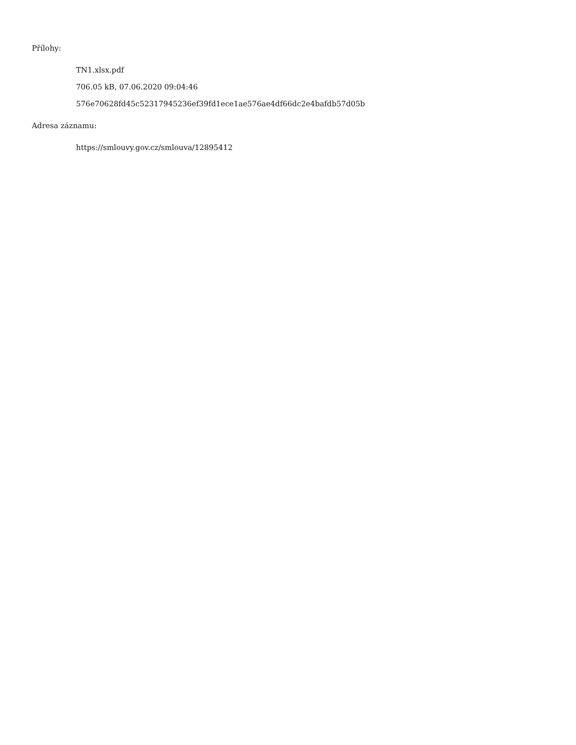Přílohy:
TN1.xlsx.pdf
706.05 kB, 07.06.2020 09:04:46
576e70628fd45c52317945236ef39fd1ece1ae576ae4df66dc2e4bafdb57d05b
Adresa záznamu:
https://smlouvy.gov.cz/smlouva/12895412